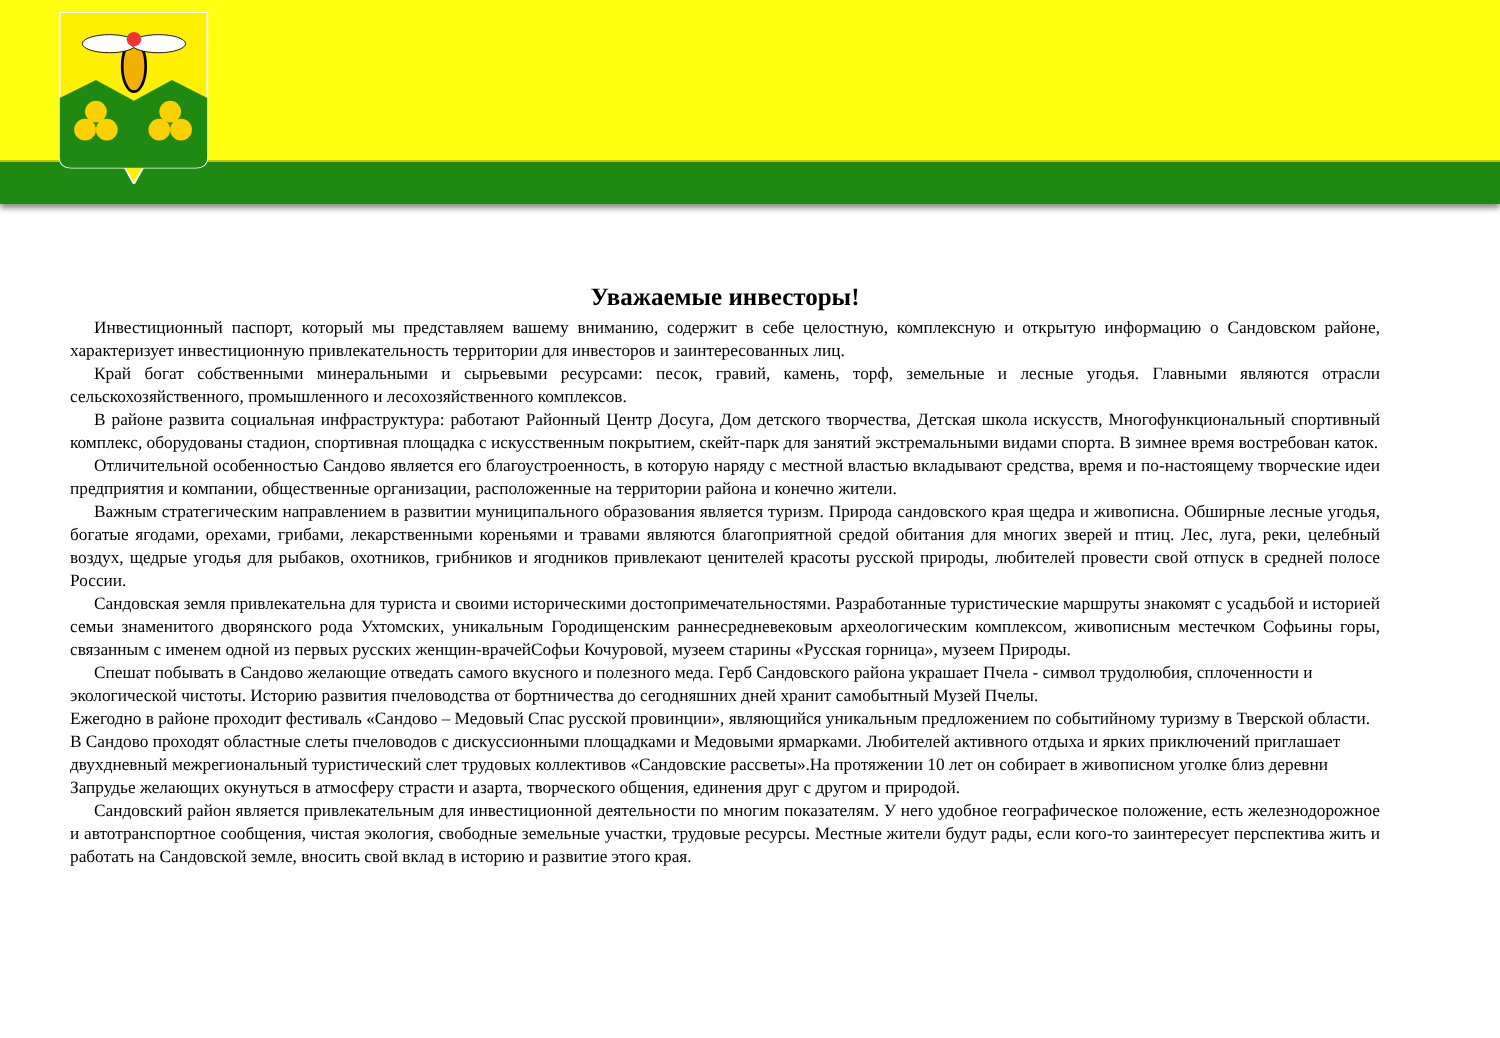Уважаемые инвесторы!
Инвестиционный паспорт, который мы представляем вашему вниманию, содержит в себе целостную, комплексную и открытую информацию о Сандовском районе, характеризует инвестиционную привлекательность территории для инвесторов и заинтересованных лиц.
Край богат собственными минеральными и сырьевыми ресурсами: песок, гравий, камень, торф, земельные и лесные угодья. Главными являются отрасли сельскохозяйственного, промышленного и лесохозяйственного комплексов.
В районе развита социальная инфраструктура: работают Районный Центр Досуга, Дом детского творчества, Детская школа искусств, Многофункциональный спортивный комплекс, оборудованы стадион, спортивная площадка с искусственным покрытием, скейт-парк для занятий экстремальными видами спорта. В зимнее время востребован каток.
Отличительной особенностью Сандово является его благоустроенность, в которую наряду с местной властью вкладывают средства, время и по-настоящему творческие идеи предприятия и компании, общественные организации, расположенные на территории района и конечно жители.
Важным стратегическим направлением в развитии муниципального образования является туризм. Природа сандовского края щедра и живописна. Обширные лесные угодья, богатые ягодами, орехами, грибами, лекарственными кореньями и травами являются благоприятной средой обитания для многих зверей и птиц. Лес, луга, реки, целебный воздух, щедрые угодья для рыбаков, охотников, грибников и ягодников привлекают ценителей красоты русской природы, любителей провести свой отпуск в средней полосе России.
Сандовская земля привлекательна для туриста и своими историческими достопримечательностями. Разработанные туристические маршруты знакомят с усадьбой и историей семьи знаменитого дворянского рода Ухтомских, уникальным Городищенским раннесредневековым археологическим комплексом, живописным местечком Софьины горы, связанным с именем одной из первых русских женщин-врачейСофьи Кочуровой, музеем старины «Русская горница», музеем Природы.
Спешат побывать в Сандово желающие отведать самого вкусного и полезного меда. Герб Сандовского района украшает Пчела - символ трудолюбия, сплоченности и экологической чистоты. Историю развития пчеловодства от бортничества до сегодняшних дней хранит самобытный Музей Пчелы.
Ежегодно в районе проходит фестиваль «Сандово – Медовый Спас русской провинции», являющийся уникальным предложением по событийному туризму в Тверской области. В Сандово проходят областные слеты пчеловодов с дискуссионными площадками и Медовыми ярмарками. Любителей активного отдыха и ярких приключений приглашает двухдневный межрегиональный туристический слет трудовых коллективов «Сандовские рассветы».На протяжении 10 лет он собирает в живописном уголке близ деревни Запрудье желающих окунуться в атмосферу страсти и азарта, творческого общения, единения друг с другом и природой.
Сандовский район является привлекательным для инвестиционной деятельности по многим показателям. У него удобное географическое положение, есть железнодорожное и автотранспортное сообщения, чистая экология, свободные земельные участки, трудовые ресурсы. Местные жители будут рады, если кого-то заинтересует перспектива жить и работать на Сандовской земле, вносить свой вклад в историю и развитие этого края.